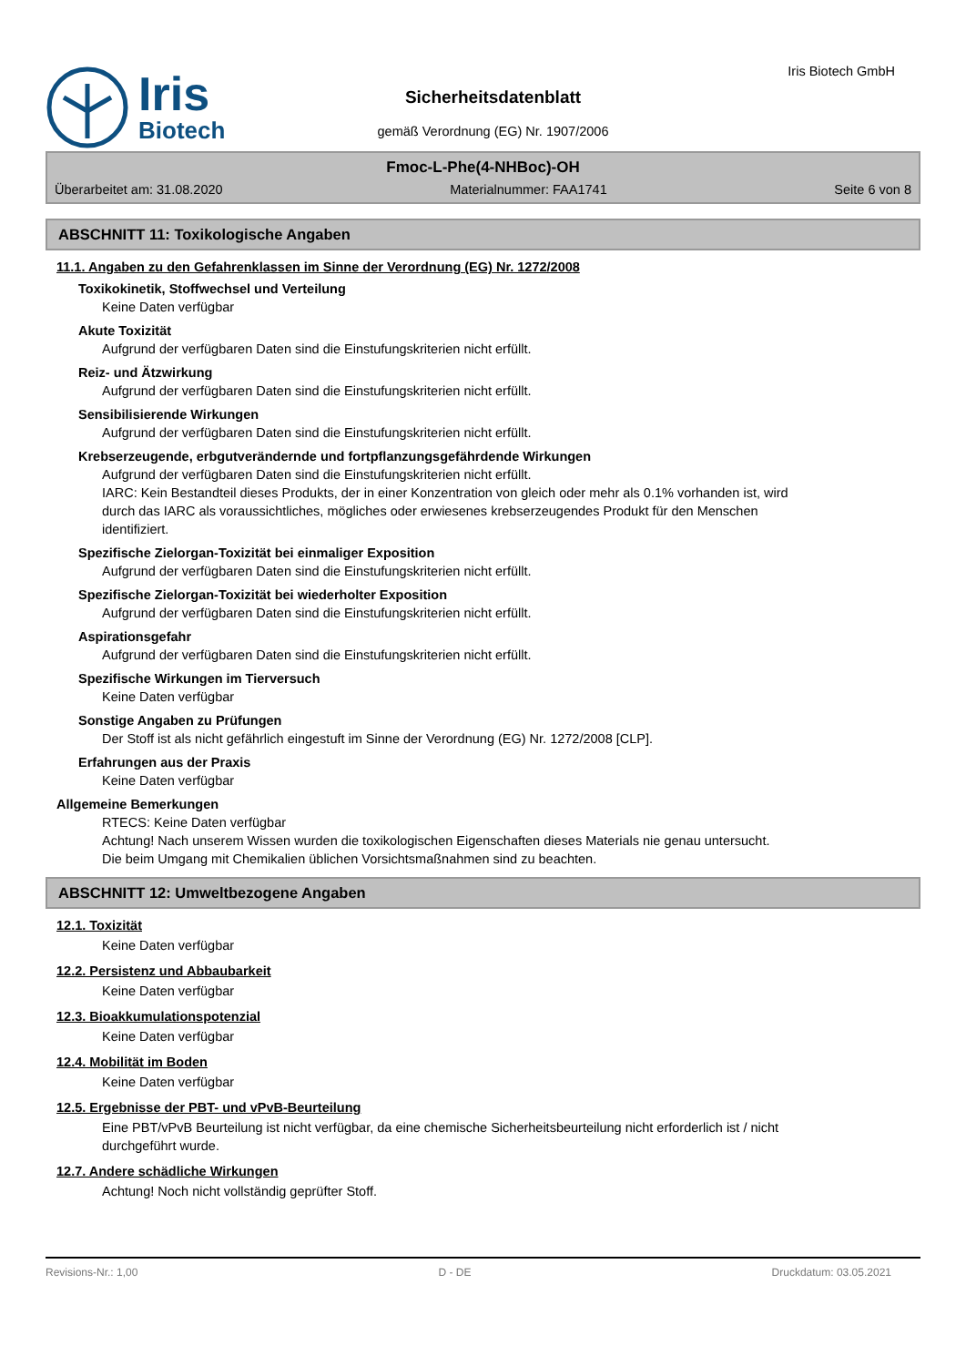Iris
Biotech
Sicherheitsdatenblatt
gemäß Verordnung (EG) Nr. 1907/2006
Iris Biotech GmbH
Fmoc-L-Phe(4-NHBoc)-OH
Überarbeitet am: 31.08.2020 Materialnummer: FAA1741 Seite 6 von 8
ABSCHNITT 11: Toxikologische Angaben
11.1. Angaben zu den Gefahrenklassen im Sinne der Verordnung (EG) Nr. 1272/2008
Toxikokinetik, Stoffwechsel und Verteilung
Keine Daten verfügbar
Akute Toxizität
Aufgrund der verfügbaren Daten sind die Einstufungskriterien nicht erfüllt.
Reiz- und Ätzwirkung
Aufgrund der verfügbaren Daten sind die Einstufungskriterien nicht erfüllt.
Sensibilisierende Wirkungen
Aufgrund der verfügbaren Daten sind die Einstufungskriterien nicht erfüllt.
Krebserzeugende, erbgutverändernde und fortpflanzungsgefährdende Wirkungen
Aufgrund der verfügbaren Daten sind die Einstufungskriterien nicht erfüllt.
IARC: Kein Bestandteil dieses Produkts, der in einer Konzentration von gleich oder mehr als 0.1% vorhanden ist, wird durch das IARC als voraussichtliches, mögliches oder erwiesenes krebserzeugendes Produkt für den Menschen identifiziert.
Spezifische Zielorgan-Toxizität bei einmaliger Exposition
Aufgrund der verfügbaren Daten sind die Einstufungskriterien nicht erfüllt.
Spezifische Zielorgan-Toxizität bei wiederholter Exposition
Aufgrund der verfügbaren Daten sind die Einstufungskriterien nicht erfüllt.
Aspirationsgefahr
Aufgrund der verfügbaren Daten sind die Einstufungskriterien nicht erfüllt.
Spezifische Wirkungen im Tierversuch
Keine Daten verfügbar
Sonstige Angaben zu Prüfungen
Der Stoff ist als nicht gefährlich eingestuft im Sinne der Verordnung (EG) Nr. 1272/2008 [CLP].
Erfahrungen aus der Praxis
Keine Daten verfügbar
Allgemeine Bemerkungen
RTECS: Keine Daten verfügbar
Achtung! Nach unserem Wissen wurden die toxikologischen Eigenschaften dieses Materials nie genau untersucht.
Die beim Umgang mit Chemikalien üblichen Vorsichtsmaßnahmen sind zu beachten.
ABSCHNITT 12: Umweltbezogene Angaben
12.1. Toxizität
Keine Daten verfügbar
12.2. Persistenz und Abbaubarkeit
Keine Daten verfügbar
12.3. Bioakkumulationspotenzial
Keine Daten verfügbar
12.4. Mobilität im Boden
Keine Daten verfügbar
12.5. Ergebnisse der PBT- und vPvB-Beurteilung
Eine PBT/vPvB Beurteilung ist nicht verfügbar, da eine chemische Sicherheitsbeurteilung nicht erforderlich ist / nicht durchgeführt wurde.
12.7. Andere schädliche Wirkungen
Achtung! Noch nicht vollständig geprüfter Stoff.
Revisions-Nr.: 1,00 D - DE Druckdatum: 03.05.2021